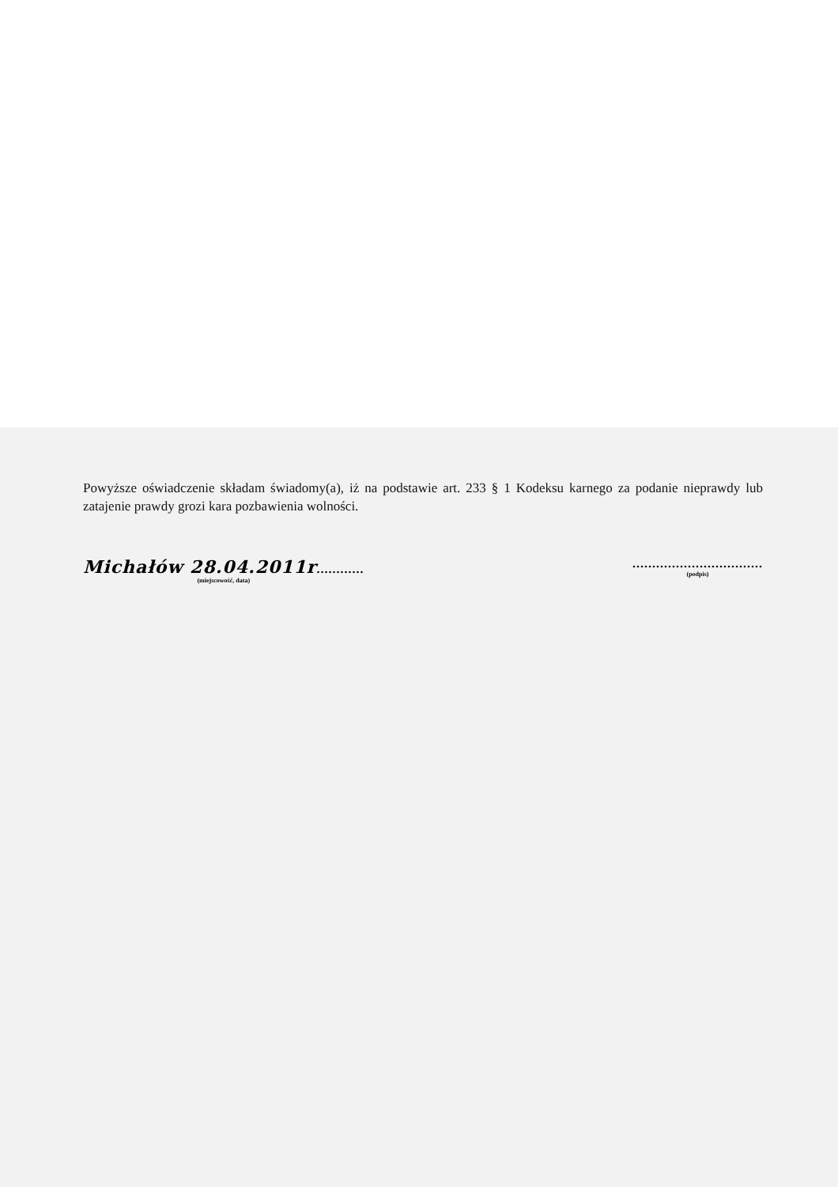Powyższe oświadczenie składam świadomy(a), iż na podstawie art. 233 § 1 Kodeksu karnego za podanie nieprawdy lub zatajenie prawdy grozi kara pozbawienia wolności.
Michałów 28.04.2011r............
(miejscowość, data)
.................................
(podpis)